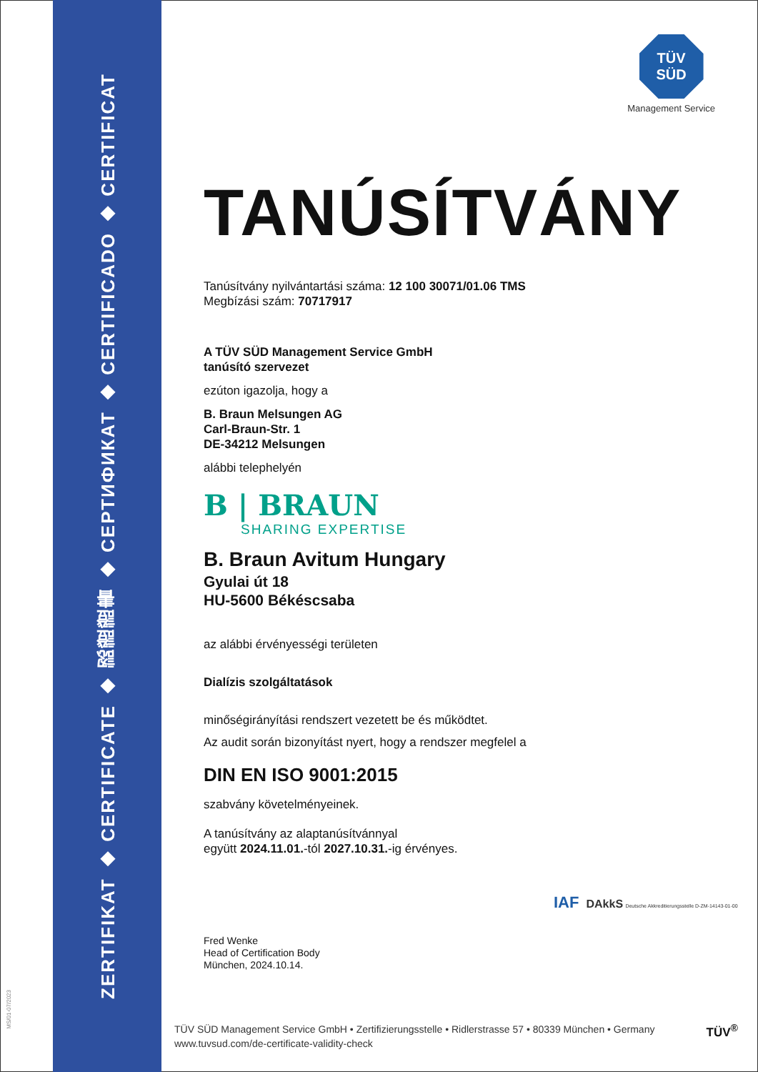ZERTIFIKAT ◆ CERTIFICATE ◆ 認證證書 ◆ СЕРТИФИКАТ ◆ CERTIFICADO ◆ CERTIFICAT
MS/01-07/2023
TÜV
SÜD
Management Service
TANÚSÍTVÁNY
Tanúsítvány nyilvántartási száma: 12 100 30071/01.06 TMS
Megbízási szám: 70717917
A TÜV SÜD Management Service GmbH
tanúsító szervezet
ezúton igazolja, hogy a
B. Braun Melsungen AG
Carl-Braun-Str. 1
DE-34212 Melsungen
alábbi telephelyén
B | BRAUN
SHARING EXPERTISE
B. Braun Avitum Hungary
Gyulai út 18
HU-5600 Békéscsaba
az alábbi érvényességi területen
Dialízis szolgáltatások
minőségirányítási rendszert vezetett be és működtet.
Az audit során bizonyítást nyert, hogy a rendszer megfelel a
DIN EN ISO 9001:2015
szabvány követelményeinek.
A tanúsítvány az alaptanúsítvánnyal
együtt 2024.11.01.-tól 2027.10.31.-ig érvényes.
Fred Wenke
Head of Certification Body
München, 2024.10.14.
IAF DAkkS Deutsche Akkreditierungsstelle D-ZM-14143-01-00
TÜV SÜD Management Service GmbH • Zertifizierungsstelle • Ridlerstrasse 57 • 80339 München • Germany
www.tuvsud.com/de-certificate-validity-check
TÜV<sup>®</sup>